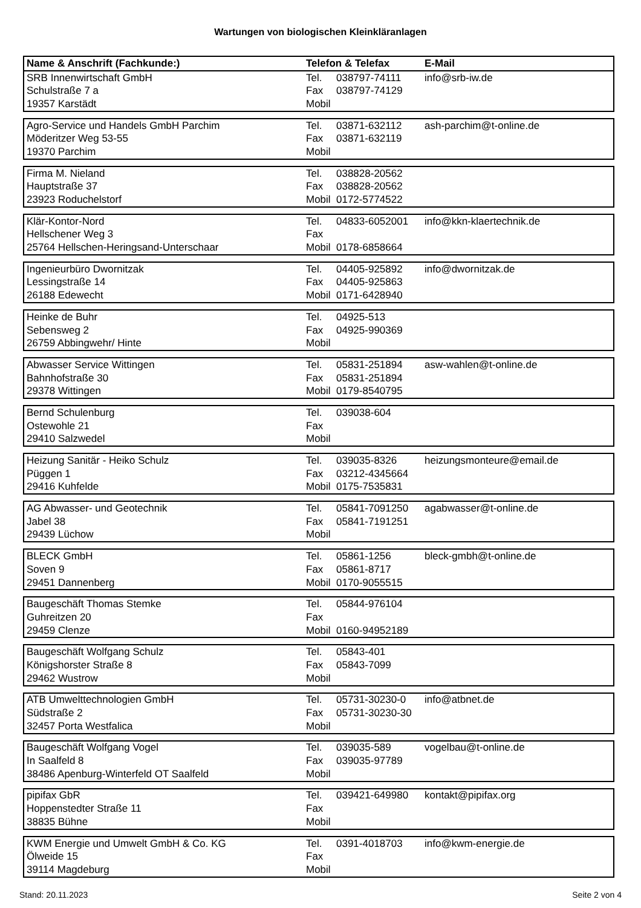Wartungen von biologischen Kleinkläranlagen
| Name & Anschrift (Fachkunde:) | Telefon & Telefax | | E-Mail |
| --- | --- | --- | --- |
| SRB Innenwirtschaft GmbH | Tel. | 038797-74111 | info@srb-iw.de |
| Schulstraße 7 a | Fax | 038797-74129 | |
| 19357 Karstädt | Mobil | | |
| Agro-Service und Handels GmbH Parchim | Tel. | 03871-632112 | ash-parchim@t-online.de |
| Möderitzer Weg 53-55 | Fax | 03871-632119 | |
| 19370 Parchim | Mobil | | |
| Firma M. Nieland | Tel. | 038828-20562 | |
| Hauptstraße 37 | Fax | 038828-20562 | |
| 23923 Roduchelstorf | Mobil | 0172-5774522 | |
| Klär-Kontor-Nord | Tel. | 04833-6052001 | info@kkn-klaertechnik.de |
| Hellschener Weg 3 | Fax | | |
| 25764 Hellschen-Heringsand-Unterschaar | Mobil | 0178-6858664 | |
| Ingenieurbüro Dwornitzak | Tel. | 04405-925892 | info@dwornitzak.de |
| Lessingstraße 14 | Fax | 04405-925863 | |
| 26188 Edewecht | Mobil | 0171-6428940 | |
| Heinke de Buhr | Tel. | 04925-513 | |
| Sebensweg 2 | Fax | 04925-990369 | |
| 26759 Abbingwehr/ Hinte | Mobil | | |
| Abwasser Service Wittingen | Tel. | 05831-251894 | asw-wahlen@t-online.de |
| Bahnhofstraße 30 | Fax | 05831-251894 | |
| 29378 Wittingen | Mobil | 0179-8540795 | |
| Bernd Schulenburg | Tel. | 039038-604 | |
| Ostewohle 21 | Fax | | |
| 29410 Salzwedel | Mobil | | |
| Heizung Sanitär - Heiko Schulz | Tel. | 039035-8326 | heizungsmonteure@email.de |
| Püggen 1 | Fax | 03212-4345664 | |
| 29416 Kuhfelde | Mobil | 0175-7535831 | |
| AG Abwasser- und Geotechnik | Tel. | 05841-7091250 | agabwasser@t-online.de |
| Jabel 38 | Fax | 05841-7191251 | |
| 29439 Lüchow | Mobil | | |
| BLECK GmbH | Tel. | 05861-1256 | bleck-gmbh@t-online.de |
| Soven 9 | Fax | 05861-8717 | |
| 29451 Dannenberg | Mobil | 0170-9055515 | |
| Baugeschäft Thomas Stemke | Tel. | 05844-976104 | |
| Guhreitzen 20 | Fax | | |
| 29459 Clenze | Mobil | 0160-94952189 | |
| Baugeschäft Wolfgang Schulz | Tel. | 05843-401 | |
| Königshorster Straße 8 | Fax | 05843-7099 | |
| 29462 Wustrow | Mobil | | |
| ATB Umwelttechnologien GmbH | Tel. | 05731-30230-0 | info@atbnet.de |
| Südstraße 2 | Fax | 05731-30230-30 | |
| 32457 Porta Westfalica | Mobil | | |
| Baugeschäft Wolfgang Vogel | Tel. | 039035-589 | vogelbau@t-online.de |
| In Saalfeld 8 | Fax | 039035-97789 | |
| 38486 Apenburg-Winterfeld OT Saalfeld | Mobil | | |
| pipifax GbR | Tel. | 039421-649980 | kontakt@pipifax.org |
| Hoppenstedter Straße 11 | Fax | | |
| 38835 Bühne | Mobil | | |
| KWM Energie und Umwelt GmbH & Co. KG | Tel. | 0391-4018703 | info@kwm-energie.de |
| Ölweide 15 | Fax | | |
| 39114 Magdeburg | Mobil | | |
Stand: 20.11.2023 Seite 2 von 4